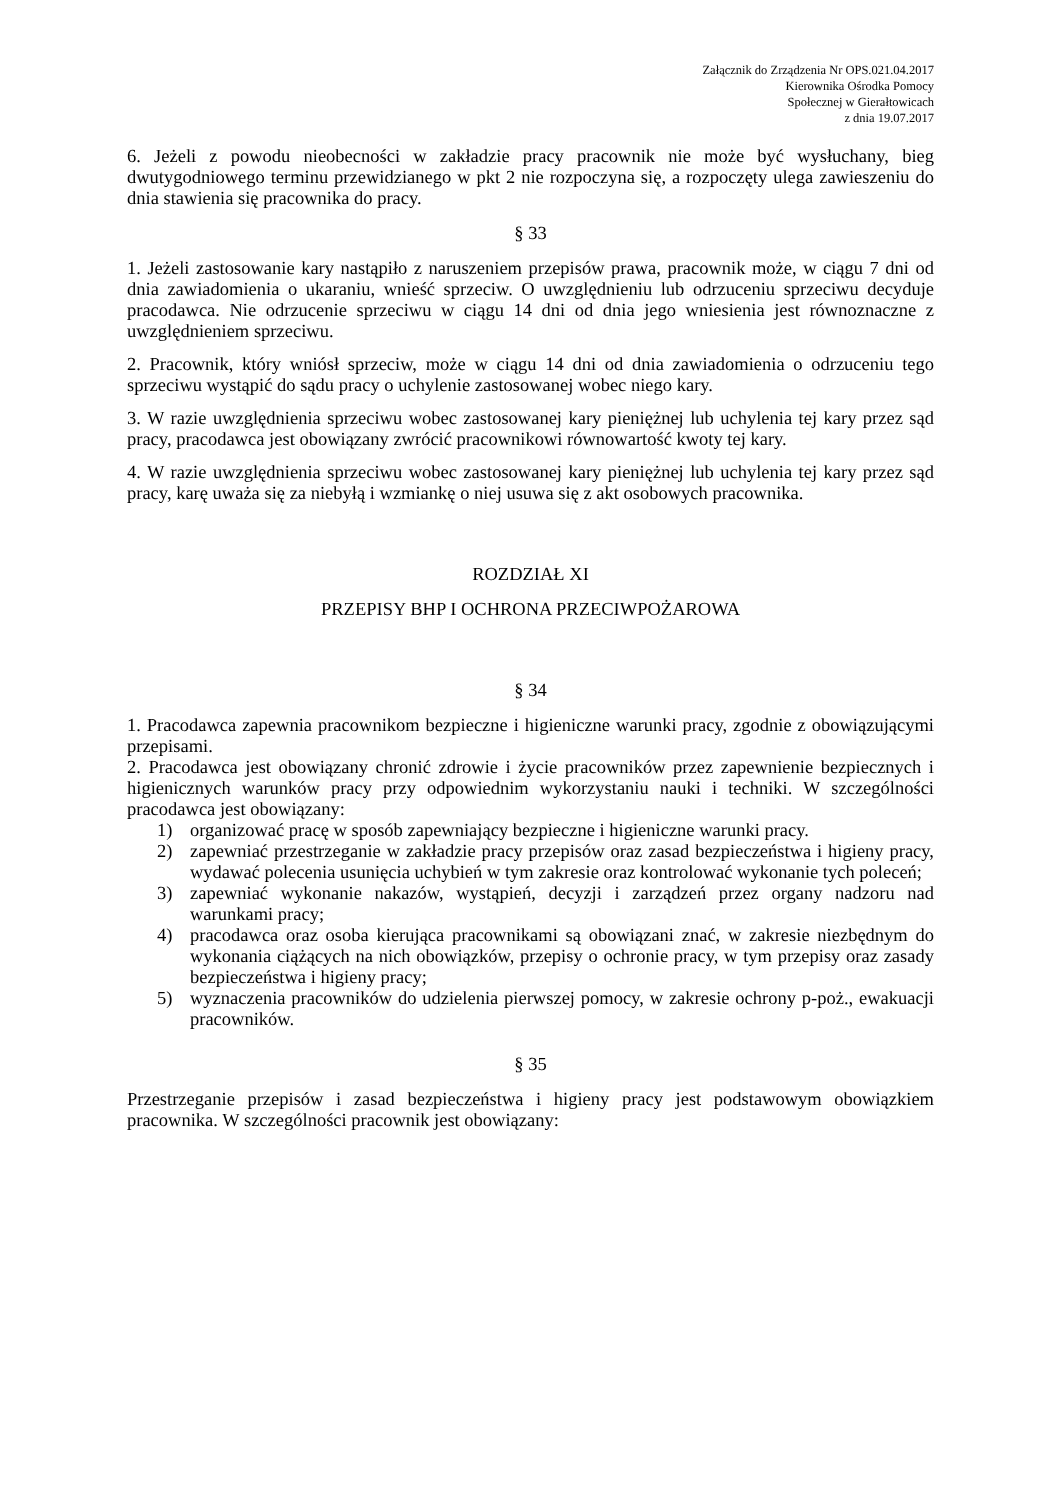Załącznik do Zrządzenia Nr OPS.021.04.2017
Kierownika Ośrodka Pomocy
Społecznej w Gierałtowicach
z dnia 19.07.2017
6. Jeżeli z powodu nieobecności w zakładzie pracy pracownik nie może być wysłuchany, bieg dwutygodniowego terminu przewidzianego w pkt 2 nie rozpoczyna się, a rozpoczęty ulega zawieszeniu do dnia stawienia się pracownika do pracy.
§ 33
1. Jeżeli zastosowanie kary nastąpiło z naruszeniem przepisów prawa, pracownik może, w ciągu 7 dni od dnia zawiadomienia o ukaraniu, wnieść sprzeciw. O uwzględnieniu lub odrzuceniu sprzeciwu decyduje pracodawca. Nie odrzucenie sprzeciwu w ciągu 14 dni od dnia jego wniesienia jest równoznaczne z uwzględnieniem sprzeciwu.
2. Pracownik, który wniósł sprzeciw, może w ciągu 14 dni od dnia zawiadomienia o odrzuceniu tego sprzeciwu wystąpić do sądu pracy o uchylenie zastosowanej wobec niego kary.
3. W razie uwzględnienia sprzeciwu wobec zastosowanej kary pieniężnej lub uchylenia tej kary przez sąd pracy, pracodawca jest obowiązany zwrócić pracownikowi równowartość kwoty tej kary.
4. W razie uwzględnienia sprzeciwu wobec zastosowanej kary pieniężnej lub uchylenia tej kary przez sąd pracy, karę uważa się za niebyłą i wzmiankę o niej usuwa się z akt osobowych pracownika.
ROZDZIAŁ XI
PRZEPISY BHP I OCHRONA PRZECIWPOŻAROWA
§ 34
1. Pracodawca zapewnia pracownikom bezpieczne i higieniczne warunki pracy, zgodnie z obowiązującymi przepisami.
2. Pracodawca jest obowiązany chronić zdrowie i życie pracowników przez zapewnienie bezpiecznych i higienicznych warunków pracy przy odpowiednim wykorzystaniu nauki i techniki. W szczególności pracodawca jest obowiązany:
1) organizować pracę w sposób zapewniający bezpieczne i higieniczne warunki pracy.
2) zapewniać przestrzeganie w zakładzie pracy przepisów oraz zasad bezpieczeństwa i higieny pracy, wydawać polecenia usunięcia uchybień w tym zakresie oraz kontrolować wykonanie tych poleceń;
3) zapewniać wykonanie nakazów, wystąpień, decyzji i zarządzeń przez organy nadzoru nad warunkami pracy;
4) pracodawca oraz osoba kierująca pracownikami są obowiązani znać, w zakresie niezbędnym do wykonania ciążących na nich obowiązków, przepisy o ochronie pracy, w tym przepisy oraz zasady bezpieczeństwa i higieny pracy;
5) wyznaczenia pracowników do udzielenia pierwszej pomocy, w zakresie ochrony p-poż., ewakuacji pracowników.
§ 35
Przestrzeganie przepisów i zasad bezpieczeństwa i higieny pracy jest podstawowym obowiązkiem pracownika. W szczególności pracownik jest obowiązany: